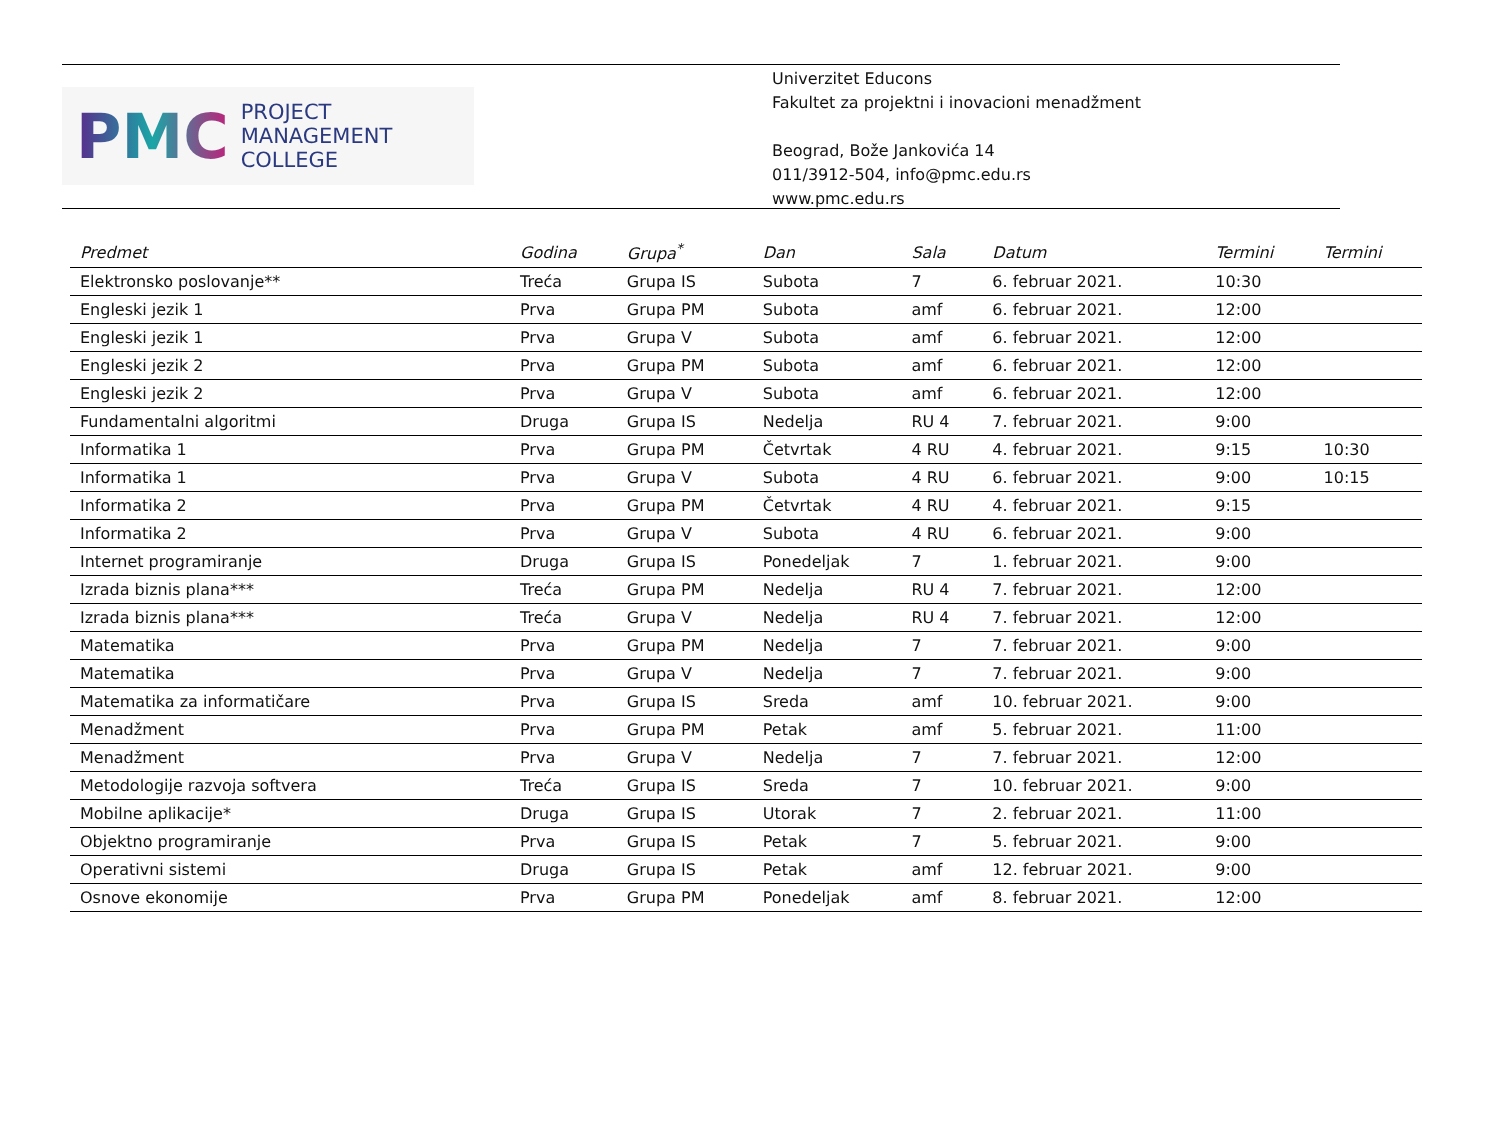PMC
PROJECT
MANAGEMENT
COLLEGE
Univerzitet Educons
Fakultet za projektni i inovacioni menadžment
Beograd, Bože Jankovića 14
011/3912-504, info@pmc.edu.rs
www.pmc.edu.rs
| Predmet | Godina | Grupa<sup>*</sup> | Dan | Sala | Datum | Termini | Termini |
| --- | --- | --- | --- | --- | --- | --- | --- |
| Elektronsko poslovanje** | Treća | Grupa IS | Subota | 7 | 6. februar 2021. | 10:30 | |
| Engleski jezik 1 | Prva | Grupa PM | Subota | amf | 6. februar 2021. | 12:00 | |
| Engleski jezik 1 | Prva | Grupa V | Subota | amf | 6. februar 2021. | 12:00 | |
| Engleski jezik 2 | Prva | Grupa PM | Subota | amf | 6. februar 2021. | 12:00 | |
| Engleski jezik 2 | Prva | Grupa V | Subota | amf | 6. februar 2021. | 12:00 | |
| Fundamentalni algoritmi | Druga | Grupa IS | Nedelja | RU 4 | 7. februar 2021. | 9:00 | |
| Informatika 1 | Prva | Grupa PM | Četvrtak | 4 RU | 4. februar 2021. | 9:15 | 10:30 |
| Informatika 1 | Prva | Grupa V | Subota | 4 RU | 6. februar 2021. | 9:00 | 10:15 |
| Informatika 2 | Prva | Grupa PM | Četvrtak | 4 RU | 4. februar 2021. | 9:15 | |
| Informatika 2 | Prva | Grupa V | Subota | 4 RU | 6. februar 2021. | 9:00 | |
| Internet programiranje | Druga | Grupa IS | Ponedeljak | 7 | 1. februar 2021. | 9:00 | |
| Izrada biznis plana*** | Treća | Grupa PM | Nedelja | RU 4 | 7. februar 2021. | 12:00 | |
| Izrada biznis plana*** | Treća | Grupa V | Nedelja | RU 4 | 7. februar 2021. | 12:00 | |
| Matematika | Prva | Grupa PM | Nedelja | 7 | 7. februar 2021. | 9:00 | |
| Matematika | Prva | Grupa V | Nedelja | 7 | 7. februar 2021. | 9:00 | |
| Matematika za informatičare | Prva | Grupa IS | Sreda | amf | 10. februar 2021. | 9:00 | |
| Menadžment | Prva | Grupa PM | Petak | amf | 5. februar 2021. | 11:00 | |
| Menadžment | Prva | Grupa V | Nedelja | 7 | 7. februar 2021. | 12:00 | |
| Metodologije razvoja softvera | Treća | Grupa IS | Sreda | 7 | 10. februar 2021. | 9:00 | |
| Mobilne aplikacije* | Druga | Grupa IS | Utorak | 7 | 2. februar 2021. | 11:00 | |
| Objektno programiranje | Prva | Grupa IS | Petak | 7 | 5. februar 2021. | 9:00 | |
| Operativni sistemi | Druga | Grupa IS | Petak | amf | 12. februar 2021. | 9:00 | |
| Osnove ekonomije | Prva | Grupa PM | Ponedeljak | amf | 8. februar 2021. | 12:00 | |